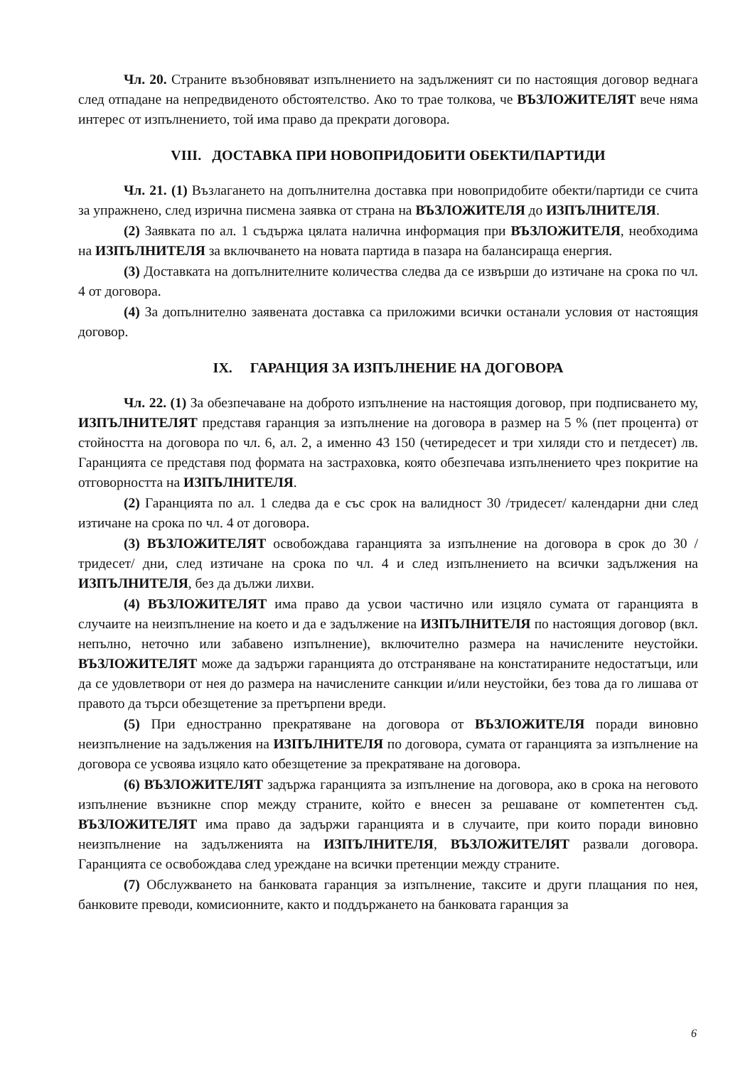Чл. 20. Страните възобновяват изпълнението на задълженият си по настоящия договор веднага след отпадане на непредвиденото обстоятелство. Ако то трае толкова, че ВЪЗЛОЖИТЕЛЯТ вече няма интерес от изпълнението, той има право да прекрати договора.
VIII. ДОСТАВКА ПРИ НОВОПРИДОБИТИ ОБЕКТИ/ПАРТИДИ
Чл. 21. (1) Възлагането на допълнителна доставка при новопридобите обекти/партиди се счита за упражнено, след изрична писмена заявка от страна на ВЪЗЛОЖИТЕЛЯ до ИЗПЪЛНИТЕЛЯ.
(2) Заявката по ал. 1 съдържа цялата налична информация при ВЪЗЛОЖИТЕЛЯ, необходима на ИЗПЪЛНИТЕЛЯ за включването на новата партида в пазара на балансираща енергия.
(3) Доставката на допълнителните количества следва да се извърши до изтичане на срока по чл. 4 от договора.
(4) За допълнително заявената доставка са приложими всички останали условия от настоящия договор.
IX. ГАРАНЦИЯ ЗА ИЗПЪЛНЕНИЕ НА ДОГОВОРА
Чл. 22. (1) За обезпечаване на доброто изпълнение на настоящия договор, при подписването му, ИЗПЪЛНИТЕЛЯТ представя гаранция за изпълнение на договора в размер на 5 % (пет процента) от стойността на договора по чл. 6, ал. 2, а именно 43 150 (четиредесет и три хиляди сто и петдесет) лв. Гаранцията се представя под формата на застраховка, която обезпечава изпълнението чрез покритие на отговорността на ИЗПЪЛНИТЕЛЯ.
(2) Гаранцията по ал. 1 следва да е със срок на валидност 30 /тридесет/ календарни дни след изтичане на срока по чл. 4 от договора.
(3) ВЪЗЛОЖИТЕЛЯТ освобождава гаранцията за изпълнение на договора в срок до 30 /тридесет/ дни, след изтичане на срока по чл. 4 и след изпълнението на всички задължения на ИЗПЪЛНИТЕЛЯ, без да дължи лихви.
(4) ВЪЗЛОЖИТЕЛЯТ има право да усвои частично или изцяло сумата от гаранцията в случаите на неизпълнение на което и да е задължение на ИЗПЪЛНИТЕЛЯ по настоящия договор (вкл. непълно, неточно или забавено изпълнение), включително размера на начислените неустойки. ВЪЗЛОЖИТЕЛЯТ може да задържи гаранцията до отстраняване на констатираните недостатъци, или да се удовлетвори от нея до размера на начислените санкции и/или неустойки, без това да го лишава от правото да търси обезщетение за претърпени вреди.
(5) При едностранно прекратяване на договора от ВЪЗЛОЖИТЕЛЯ поради виновно неизпълнение на задължения на ИЗПЪЛНИТЕЛЯ по договора, сумата от гаранцията за изпълнение на договора се усвоява изцяло като обезщетение за прекратяване на договора.
(6) ВЪЗЛОЖИТЕЛЯТ задържа гаранцията за изпълнение на договора, ако в срока на неговото изпълнение възникне спор между страните, който е внесен за решаване от компетентен съд. ВЪЗЛОЖИТЕЛЯТ има право да задържи гаранцията и в случаите, при които поради виновно неизпълнение на задълженията на ИЗПЪЛНИТЕЛЯ, ВЪЗЛОЖИТЕЛЯТ развали договора. Гаранцията се освобождава след уреждане на всички претенции между страните.
(7) Обслужването на банковата гаранция за изпълнение, таксите и други плащания по нея, банковите преводи, комисионните, както и поддържането на банковата гаранция за
6